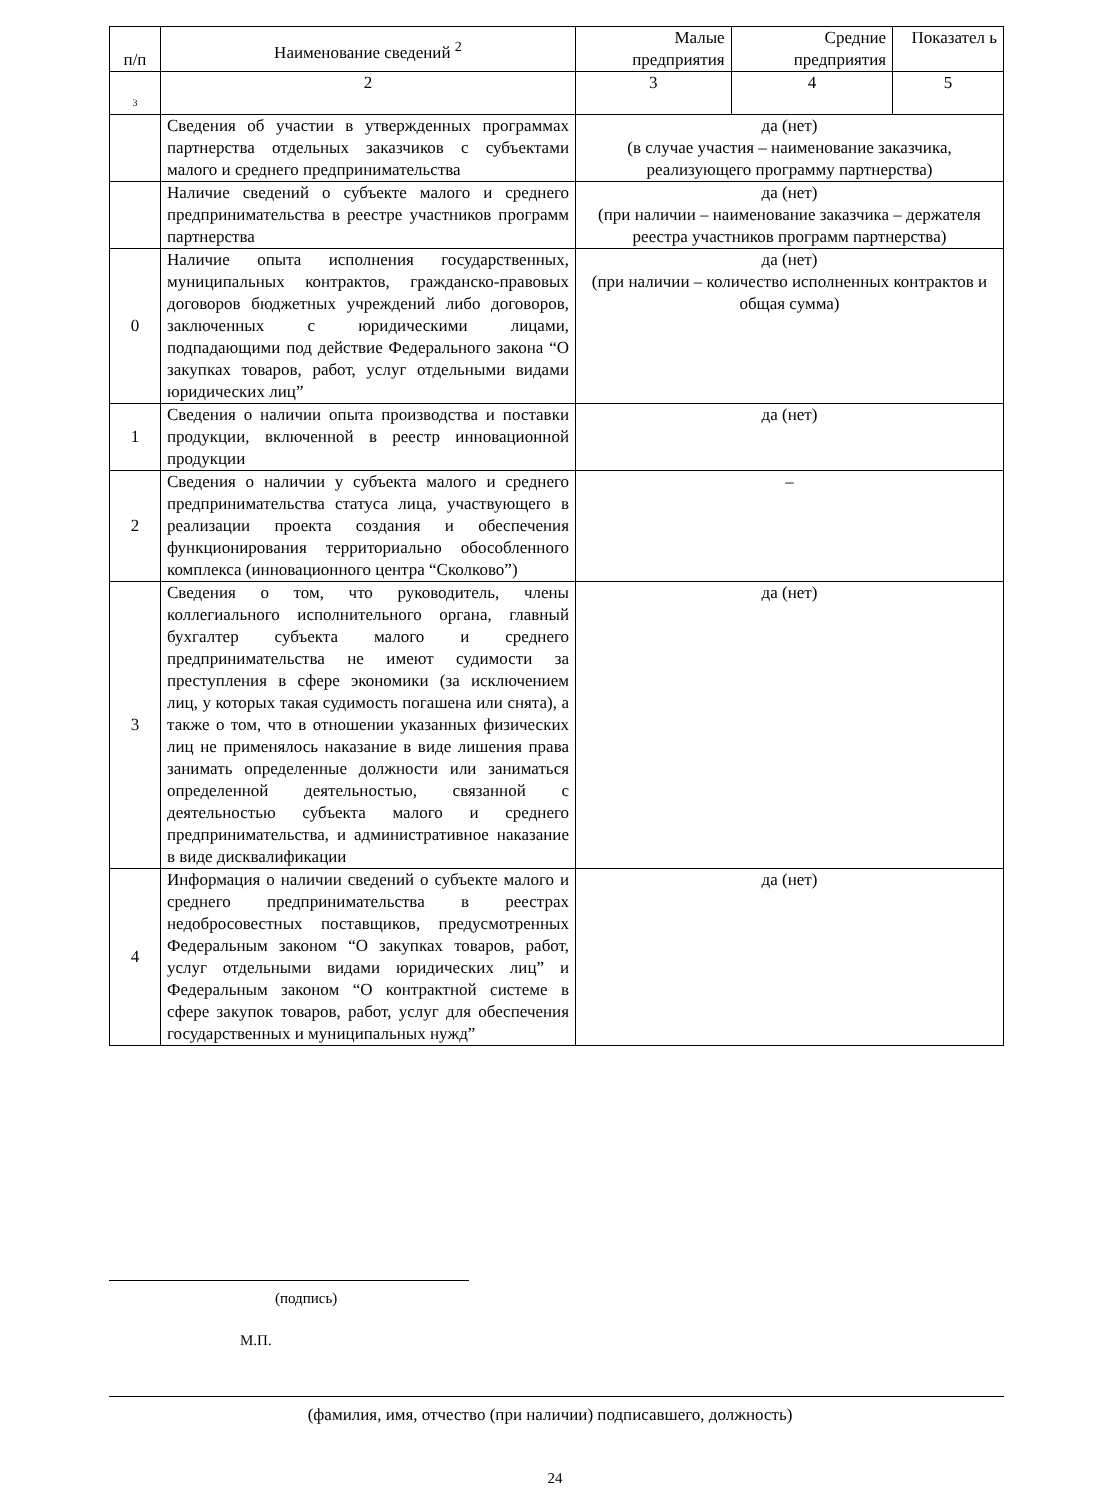| п/п | Наименование сведений <sup>2</sup> | Малые предприятия | Средние предприятия | Показател ь |
| --- | --- | --- | --- | --- |
| 3 | 2 | 3 | 4 | 5 |
| | Сведения об участии в утвержденных программах партнерства отдельных заказчиков с субъектами малого и среднего предпринимательства | да (нет) (в случае участия – наименование заказчика, реализующего программу партнерства) | | |
| | Наличие сведений о субъекте малого и среднего предпринимательства в реестре участников программ партнерства | да (нет) (при наличии – наименование заказчика – держателя реестра участников программ партнерства) | | |
| 0 | Наличие опыта исполнения государственных, муниципальных контрактов, гражданско-правовых договоров бюджетных учреждений либо договоров, заключенных с юридическими лицами, подпадающими под действие Федерального закона “О закупках товаров, работ, услуг отдельными видами юридических лиц” | да (нет) (при наличии – количество исполненных контрактов и общая сумма) | | |
| 1 | Сведения о наличии опыта производства и поставки продукции, включенной в реестр инновационной продукции | да (нет) | | |
| 2 | Сведения о наличии у субъекта малого и среднего предпринимательства статуса лица, участвующего в реализации проекта создания и обеспечения функционирования территориально обособленного комплекса (инновационного центра “Сколково”) | – | | |
| 3 | Сведения о том, что руководитель, члены коллегиального исполнительного органа, главный бухгалтер субъекта малого и среднего предпринимательства не имеют судимости за преступления в сфере экономики (за исключением лиц, у которых такая судимость погашена или снята), а также о том, что в отношении указанных физических лиц не применялось наказание в виде лишения права занимать определенные должности или заниматься определенной деятельностью, связанной с деятельностью субъекта малого и среднего предпринимательства, и административное наказание в виде дисквалификации | да (нет) | | |
| 4 | Информация о наличии сведений о субъекте малого и среднего предпринимательства в реестрах недобросовестных поставщиков, предусмотренных Федеральным законом “О закупках товаров, работ, услуг отдельными видами юридических лиц” и Федеральным законом “О контрактной системе в сфере закупок товаров, работ, услуг для обеспечения государственных и муниципальных нужд” | да (нет) | | |
(подпись)
М.П.
(фамилия, имя, отчество (при наличии) подписавшего, должность)
24